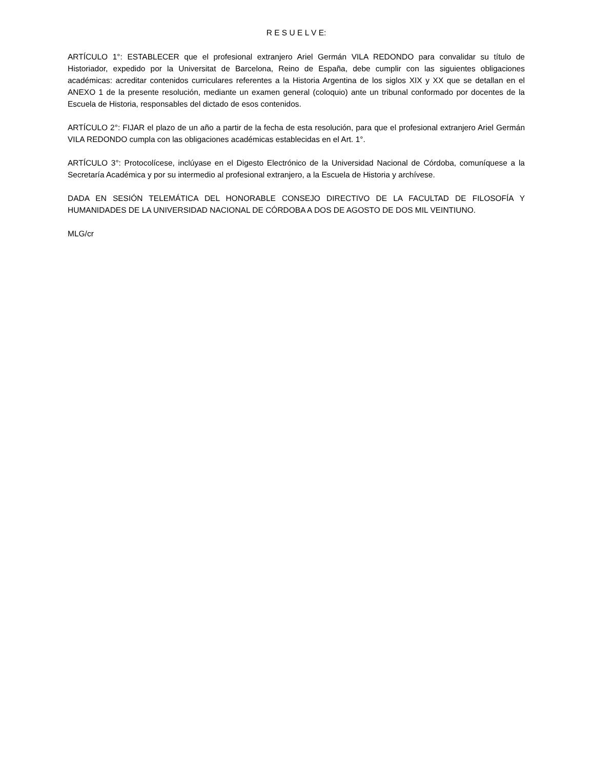R E S U E L V E:
ARTÍCULO 1°: ESTABLECER que el profesional extranjero Ariel Germán VILA REDONDO para convalidar su título de Historiador, expedido por la Universitat de Barcelona, Reino de España, debe cumplir con las siguientes obligaciones académicas: acreditar contenidos curriculares referentes a la Historia Argentina de los siglos XIX y XX que se detallan en el ANEXO 1 de la presente resolución, mediante un examen general (coloquio) ante un tribunal conformado por docentes de la Escuela de Historia, responsables del dictado de esos contenidos.
ARTÍCULO 2°: FIJAR el plazo de un año a partir de la fecha de esta resolución, para que el profesional extranjero Ariel Germán VILA REDONDO cumpla con las obligaciones académicas establecidas en el Art. 1°.
ARTÍCULO 3°: Protocolícese, inclúyase en el Digesto Electrónico de la Universidad Nacional de Córdoba, comuníquese a la Secretaría Académica y por su intermedio al profesional extranjero, a la Escuela de Historia y archívese.
DADA EN SESIÓN TELEMÁTICA DEL HONORABLE CONSEJO DIRECTIVO DE LA FACULTAD DE FILOSOFÍA Y HUMANIDADES DE LA UNIVERSIDAD NACIONAL DE CÓRDOBA A DOS DE AGOSTO DE DOS MIL VEINTIUNO.
MLG/cr